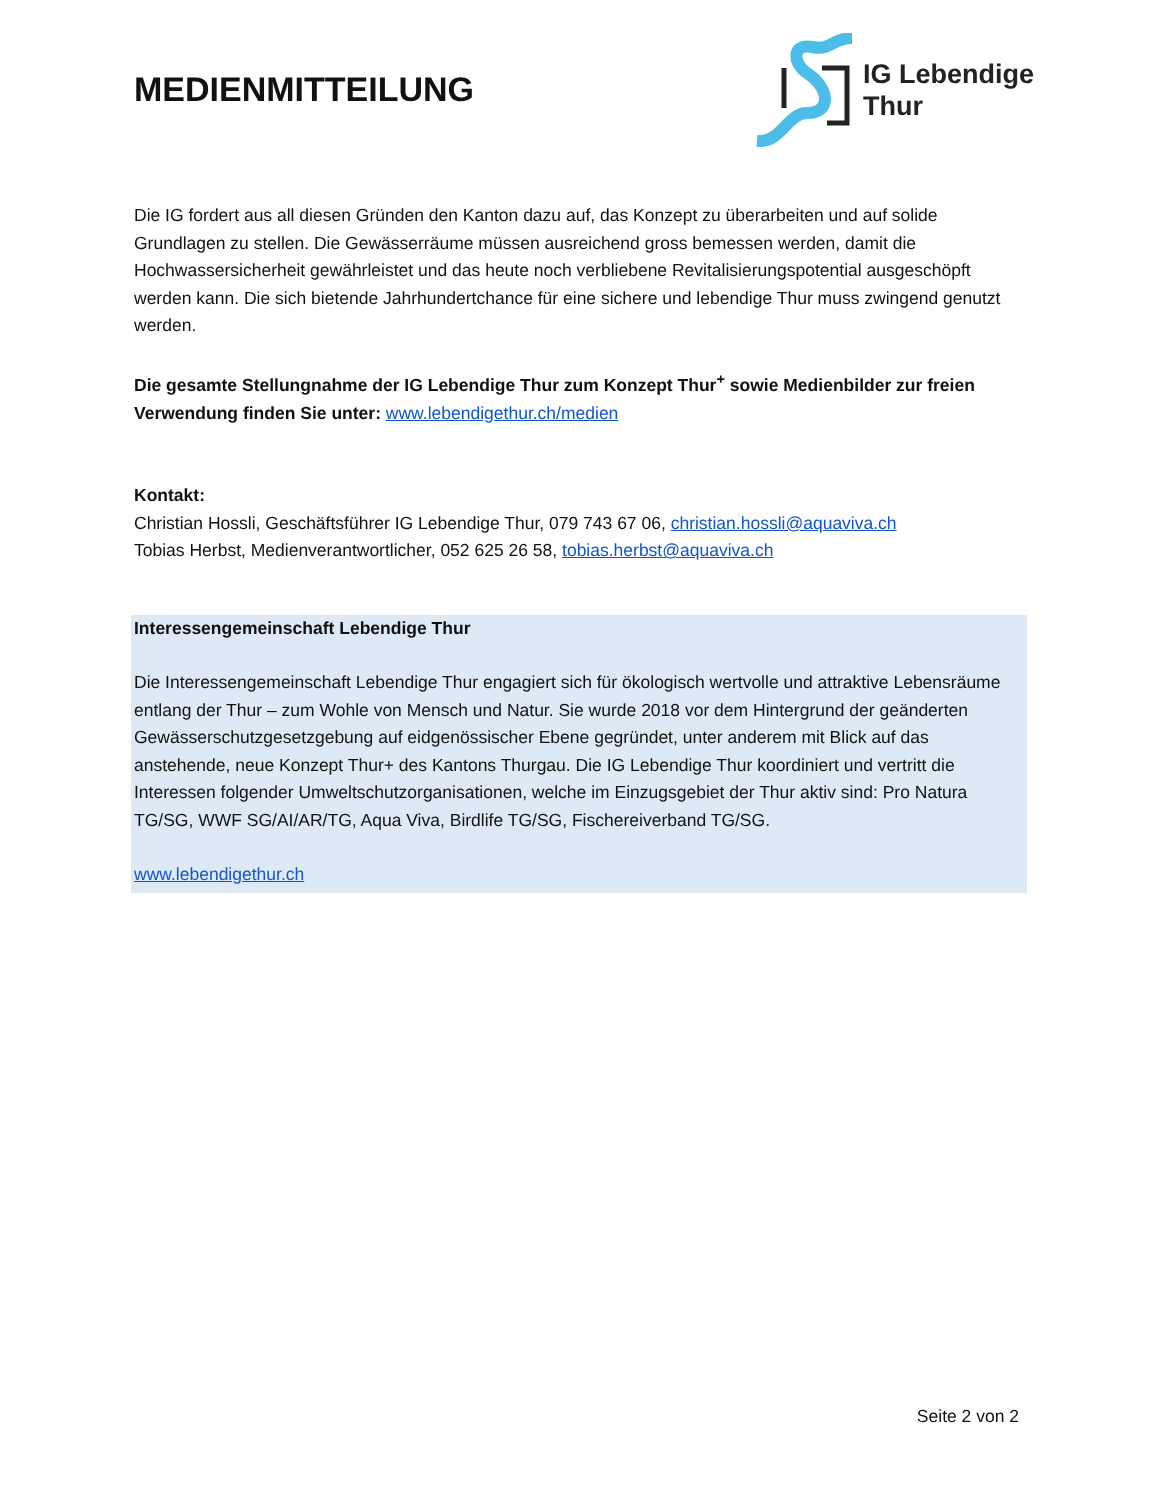MEDIENMITTEILUNG
IG Lebendige
Thur
Die IG fordert aus all diesen Gründen den Kanton dazu auf, das Konzept zu überarbeiten und auf solide Grundlagen zu stellen. Die Gewässerräume müssen ausreichend gross bemessen werden, damit die Hochwassersicherheit gewährleistet und das heute noch verbliebene Revitalisierungspotential ausgeschöpft werden kann. Die sich bietende Jahrhundertchance für eine sichere und lebendige Thur muss zwingend genutzt werden.
Die gesamte Stellungnahme der IG Lebendige Thur zum Konzept Thur<sup>+</sup> sowie Medienbilder zur freien Verwendung finden Sie unter: www.lebendigethur.ch/medien
Kontakt:
Christian Hossli, Geschäftsführer IG Lebendige Thur, 079 743 67 06, christian.hossli@aquaviva.ch
Tobias Herbst, Medienverantwortlicher, 052 625 26 58, tobias.herbst@aquaviva.ch
Interessengemeinschaft Lebendige Thur
Die Interessengemeinschaft Lebendige Thur engagiert sich für ökologisch wertvolle und attraktive Lebensräume entlang der Thur – zum Wohle von Mensch und Natur. Sie wurde 2018 vor dem Hintergrund der geänderten Gewässerschutzgesetzgebung auf eidgenössischer Ebene gegründet, unter anderem mit Blick auf das anstehende, neue Konzept Thur+ des Kantons Thurgau. Die IG Lebendige Thur koordiniert und vertritt die Interessen folgender Umweltschutzorganisationen, welche im Einzugsgebiet der Thur aktiv sind: Pro Natura TG/SG, WWF SG/AI/AR/TG, Aqua Viva, Birdlife TG/SG, Fischereiverband TG/SG.
www.lebendigethur.ch
Seite 2 von 2